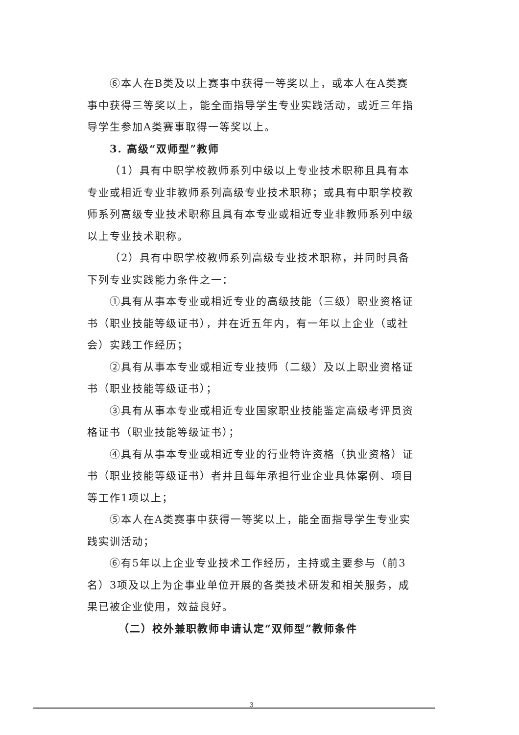⑥本人在B类及以上赛事中获得一等奖以上，或本人在A类赛事中获得三等奖以上，能全面指导学生专业实践活动，或近三年指导学生参加A类赛事取得一等奖以上。
3. 高级“双师型”教师
（1）具有中职学校教师系列中级以上专业技术职称且具有本专业或相近专业非教师系列高级专业技术职称；或具有中职学校教师系列高级专业技术职称且具有本专业或相近专业非教师系列中级以上专业技术职称。
（2）具有中职学校教师系列高级专业技术职称，并同时具备下列专业实践能力条件之一：
①具有从事本专业或相近专业的高级技能（三级）职业资格证书（职业技能等级证书），并在近五年内，有一年以上企业（或社会）实践工作经历；
②具有从事本专业或相近专业技师（二级）及以上职业资格证书（职业技能等级证书）；
③具有从事本专业或相近专业国家职业技能鉴定高级考评员资格证书（职业技能等级证书）；
④具有从事本专业或相近专业的行业特许资格（执业资格）证书（职业技能等级证书）者并且每年承担行业企业具体案例、项目等工作1项以上；
⑤本人在A类赛事中获得一等奖以上，能全面指导学生专业实践实训活动；
⑥有5年以上企业专业技术工作经历，主持或主要参与（前3名）3项及以上为企事业单位开展的各类技术研发和相关服务，成果已被企业使用，效益良好。
（二）校外兼职教师申请认定“双师型”教师条件
3